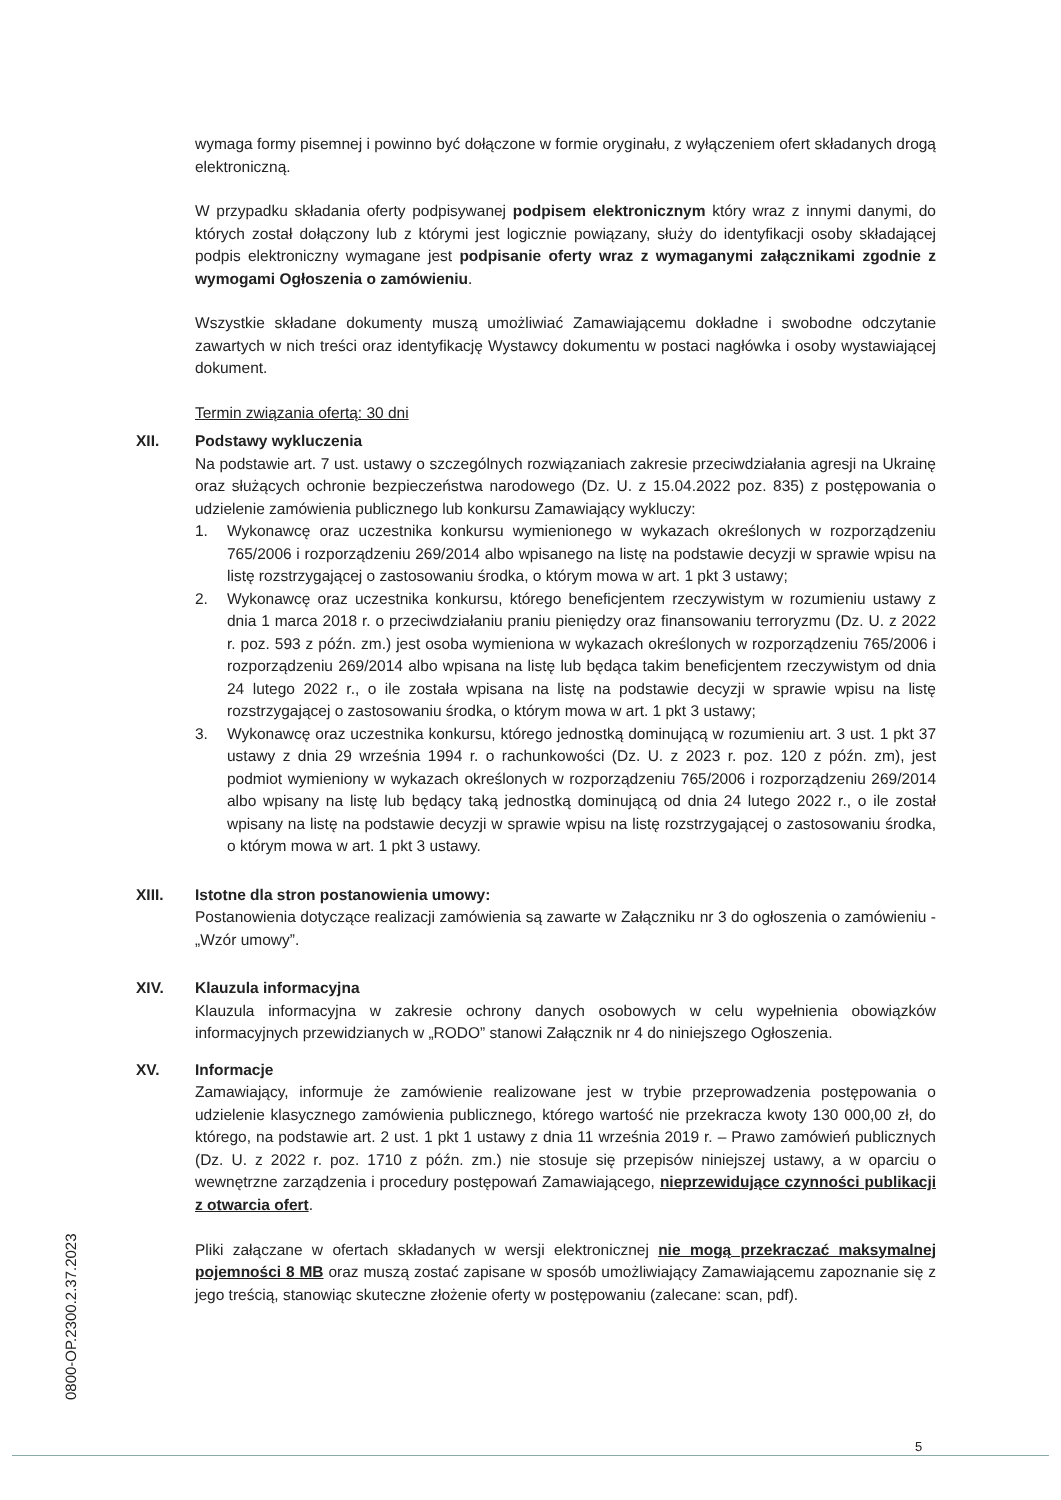wymaga formy pisemnej i powinno być dołączone w formie oryginału, z wyłączeniem ofert składanych drogą elektroniczną.
W przypadku składania oferty podpisywanej podpisem elektronicznym który wraz z innymi danymi, do których został dołączony lub z którymi jest logicznie powiązany, służy do identyfikacji osoby składającej podpis elektroniczny wymagane jest podpisanie oferty wraz z wymaganymi załącznikami zgodnie z wymogami Ogłoszenia o zamówieniu.
Wszystkie składane dokumenty muszą umożliwiać Zamawiającemu dokładne i swobodne odczytanie zawartych w nich treści oraz identyfikację Wystawcy dokumentu w postaci nagłówka i osoby wystawiającej dokument.
Termin związania ofertą: 30 dni
XII. Podstawy wykluczenia
Na podstawie art. 7 ust. ustawy o szczególnych rozwiązaniach zakresie przeciwdziałania agresji na Ukrainę oraz służących ochronie bezpieczeństwa narodowego (Dz. U. z 15.04.2022 poz. 835) z postępowania o udzielenie zamówienia publicznego lub konkursu Zamawiający wykluczy:
1. Wykonawcę oraz uczestnika konkursu wymienionego w wykazach określonych w rozporządzeniu 765/2006 i rozporządzeniu 269/2014 albo wpisanego na listę na podstawie decyzji w sprawie wpisu na listę rozstrzygającej o zastosowaniu środka, o którym mowa w art. 1 pkt 3 ustawy;
2. Wykonawcę oraz uczestnika konkursu, którego beneficjentem rzeczywistym w rozumieniu ustawy z dnia 1 marca 2018 r. o przeciwdziałaniu praniu pieniędzy oraz finansowaniu terroryzmu (Dz. U. z 2022 r. poz. 593 z późn. zm.) jest osoba wymieniona w wykazach określonych w rozporządzeniu 765/2006 i rozporządzeniu 269/2014 albo wpisana na listę lub będąca takim beneficjentem rzeczywistym od dnia 24 lutego 2022 r., o ile została wpisana na listę na podstawie decyzji w sprawie wpisu na listę rozstrzygającej o zastosowaniu środka, o którym mowa w art. 1 pkt 3 ustawy;
3. Wykonawcę oraz uczestnika konkursu, którego jednostką dominującą w rozumieniu art. 3 ust. 1 pkt 37 ustawy z dnia 29 września 1994 r. o rachunkowości (Dz. U. z 2023 r. poz. 120 z późn. zm), jest podmiot wymieniony w wykazach określonych w rozporządzeniu 765/2006 i rozporządzeniu 269/2014 albo wpisany na listę lub będący taką jednostką dominującą od dnia 24 lutego 2022 r., o ile został wpisany na listę na podstawie decyzji w sprawie wpisu na listę rozstrzygającej o zastosowaniu środka, o którym mowa w art. 1 pkt 3 ustawy.
XIII. Istotne dla stron postanowienia umowy:
Postanowienia dotyczące realizacji zamówienia są zawarte w Załączniku nr 3 do ogłoszenia o zamówieniu - „Wzór umowy”.
XIV. Klauzula informacyjna
Klauzula informacyjna w zakresie ochrony danych osobowych w celu wypełnienia obowiązków informacyjnych przewidzianych w „RODO” stanowi Załącznik nr 4 do niniejszego Ogłoszenia.
XV. Informacje
Zamawiający, informuje że zamówienie realizowane jest w trybie przeprowadzenia postępowania o udzielenie klasycznego zamówienia publicznego, którego wartość nie przekracza kwoty 130 000,00 zł, do którego, na podstawie art. 2 ust. 1 pkt 1 ustawy z dnia 11 września 2019 r. – Prawo zamówień publicznych (Dz. U. z 2022 r. poz. 1710 z późn. zm.) nie stosuje się przepisów niniejszej ustawy, a w oparciu o wewnętrzne zarządzenia i procedury postępowań Zamawiającego, nieprzewidujące czynności publikacji z otwarcia ofert.
Pliki załączane w ofertach składanych w wersji elektronicznej nie mogą przekraczać maksymalnej pojemności 8 MB oraz muszą zostać zapisane w sposób umożliwiający Zamawiającemu zapoznanie się z jego treścią, stanowiąc skuteczne złożenie oferty w postępowaniu (zalecane: scan, pdf).
0800-OP.2300.2.37.2023
5